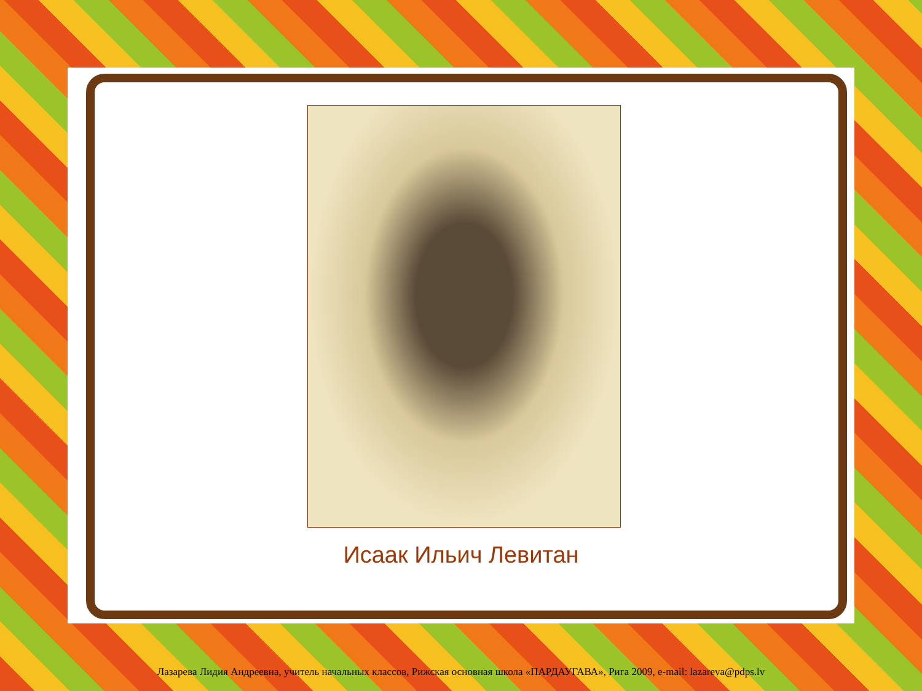Исаак Ильич Левитан
Лазарева Лидия Андреевна, учитель начальных классов, Рижская основная школа «ПАРДАУГАВА», Рига 2009, e-mail: lazareva@pdps.lv